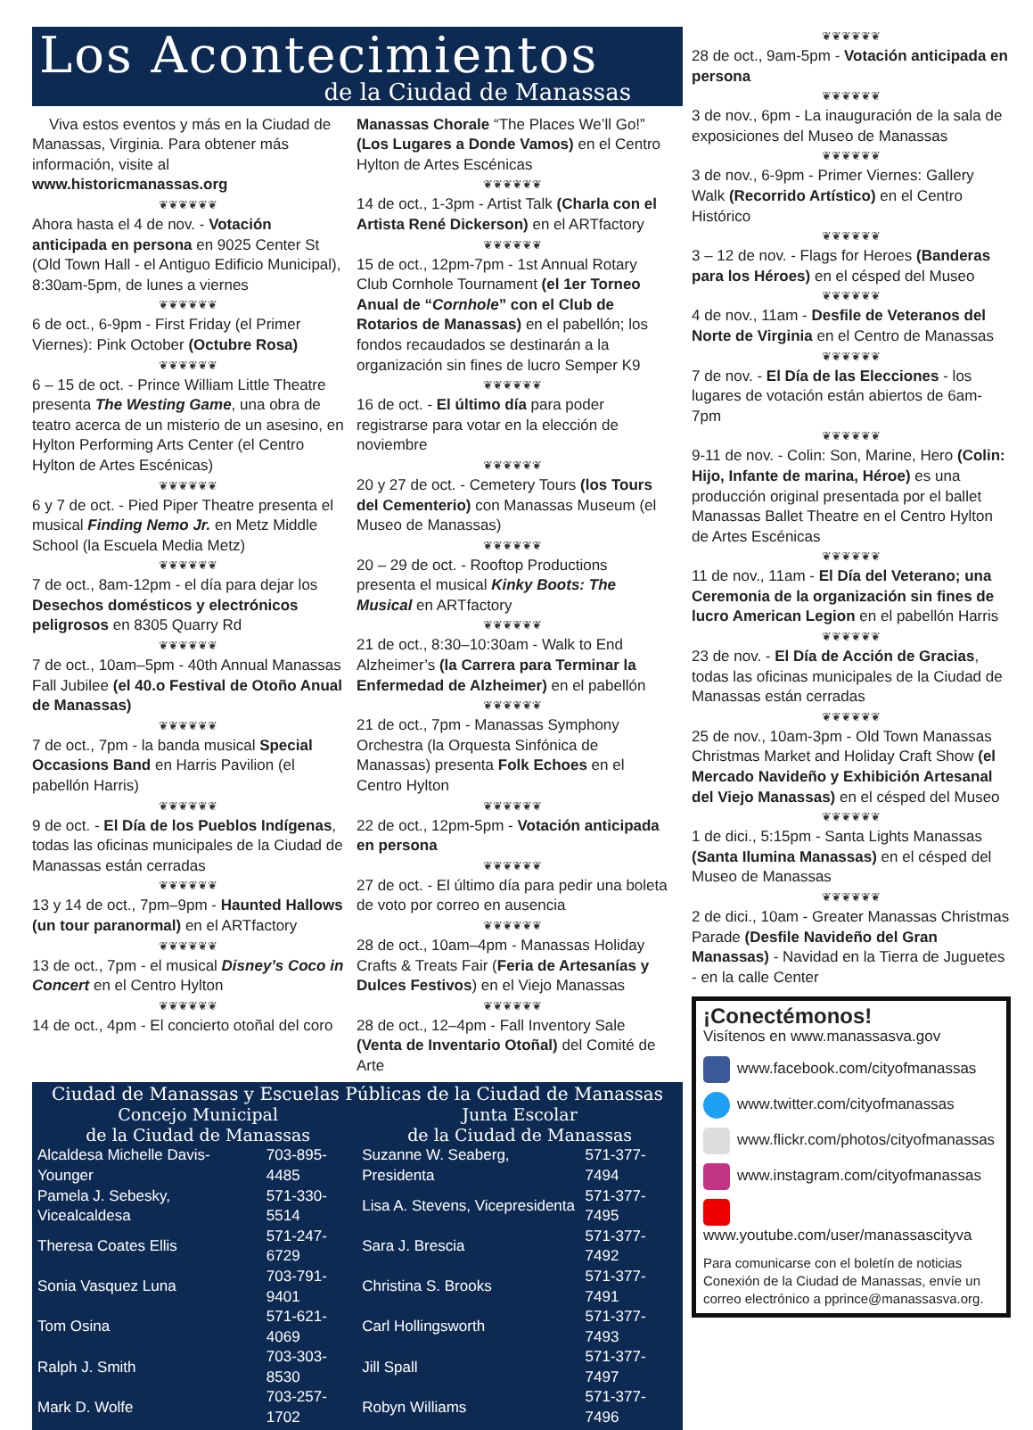Los Acontecimientos
de la Ciudad de Manassas
Viva estos eventos y más en la Ciudad de Manassas, Virginia. Para obtener más información, visite al www.historicmanassas.org
❦❦❦❦❦❦
Ahora hasta el 4 de nov. - Votación anticipada en persona en 9025 Center St (Old Town Hall - el Antiguo Edificio Municipal), 8:30am-5pm, de lunes a viernes
❦❦❦❦❦❦
6 de oct., 6-9pm - First Friday (el Primer Viernes): Pink October (Octubre Rosa)
❦❦❦❦❦❦
6 – 15 de oct. - Prince William Little Theatre presenta The Westing Game, una obra de teatro acerca de un misterio de un asesino, en Hylton Performing Arts Center (el Centro Hylton de Artes Escénicas)
❦❦❦❦❦❦
6 y 7 de oct. - Pied Piper Theatre presenta el musical Finding Nemo Jr. en Metz Middle School (la Escuela Media Metz)
❦❦❦❦❦❦
7 de oct., 8am-12pm - el día para dejar los Desechos domésticos y electrónicos peligrosos en 8305 Quarry Rd
❦❦❦❦❦❦
7 de oct., 10am–5pm - 40th Annual Manassas Fall Jubilee (el 40.o Festival de Otoño Anual de Manassas)
❦❦❦❦❦❦
7 de oct., 7pm - la banda musical Special Occasions Band en Harris Pavilion (el pabellón Harris)
❦❦❦❦❦❦
9 de oct. - El Día de los Pueblos Indígenas, todas las oficinas municipales de la Ciudad de Manassas están cerradas
❦❦❦❦❦❦
13 y 14 de oct., 7pm–9pm - Haunted Hallows (un tour paranormal) en el ARTfactory
❦❦❦❦❦❦
13 de oct., 7pm - el musical Disney’s Coco in Concert en el Centro Hylton
❦❦❦❦❦❦
14 de oct., 4pm - El concierto otoñal del coro
Manassas Chorale “The Places We’ll Go!” (Los Lugares a Donde Vamos) en el Centro Hylton de Artes Escénicas
❦❦❦❦❦❦
14 de oct., 1-3pm - Artist Talk (Charla con el Artista René Dickerson) en el ARTfactory
❦❦❦❦❦❦
15 de oct., 12pm-7pm - 1st Annual Rotary Club Cornhole Tournament (el 1er Torneo Anual de “Cornhole” con el Club de Rotarios de Manassas) en el pabellón; los fondos recaudados se destinarán a la organización sin fines de lucro Semper K9
❦❦❦❦❦❦
16 de oct. - El último día para poder registrarse para votar en la elección de noviembre
❦❦❦❦❦❦
20 y 27 de oct. - Cemetery Tours (los Tours del Cementerio) con Manassas Museum (el Museo de Manassas)
❦❦❦❦❦❦
20 – 29 de oct. - Rooftop Productions presenta el musical Kinky Boots: The Musical en ARTfactory
❦❦❦❦❦❦
21 de oct., 8:30–10:30am - Walk to End Alzheimer’s (la Carrera para Terminar la Enfermedad de Alzheimer) en el pabellón
❦❦❦❦❦❦
21 de oct., 7pm - Manassas Symphony Orchestra (la Orquesta Sinfónica de Manassas) presenta Folk Echoes en el Centro Hylton
❦❦❦❦❦❦
22 de oct., 12pm-5pm - Votación anticipada en persona
❦❦❦❦❦❦
27 de oct. - El último día para pedir una boleta de voto por correo en ausencia
❦❦❦❦❦❦
28 de oct., 10am–4pm - Manassas Holiday Crafts & Treats Fair (Feria de Artesanías y Dulces Festivos) en el Viejo Manassas
❦❦❦❦❦❦
28 de oct., 12–4pm - Fall Inventory Sale (Venta de Inventario Otoñal) del Comité de Arte
Ciudad de Manassas y Escuelas Públicas de la Ciudad de Manassas
| Concejo Municipal de la Ciudad de Manassas | | Junta Escolar de la Ciudad de Manassas | |
| --- | --- | --- | --- |
| Alcaldesa Michelle Davis-Younger | 703-895-4485 | Suzanne W. Seaberg, Presidenta | 571-377-7494 |
| Pamela J. Sebesky, Vicealcaldesa | 571-330-5514 | Lisa A. Stevens, Vicepresidenta | 571-377-7495 |
| Theresa Coates Ellis | 571-247-6729 | Sara J. Brescia | 571-377-7492 |
| Sonia Vasquez Luna | 703-791-9401 | Christina S. Brooks | 571-377-7491 |
| Tom Osina | 571-621-4069 | Carl Hollingsworth | 571-377-7493 |
| Ralph J. Smith | 703-303-8530 | Jill Spall | 571-377-7497 |
| Mark D. Wolfe | 703-257-1702 | Robyn Williams | 571-377-7496 |
❦❦❦❦❦❦
28 de oct., 9am-5pm - Votación anticipada en persona
❦❦❦❦❦❦
3 de nov., 6pm - La inauguración de la sala de exposiciones del Museo de Manassas
❦❦❦❦❦❦
3 de nov., 6-9pm - Primer Viernes: Gallery Walk (Recorrido Artístico) en el Centro Histórico
❦❦❦❦❦❦
3 – 12 de nov. - Flags for Heroes (Banderas para los Héroes) en el césped del Museo
❦❦❦❦❦❦
4 de nov., 11am - Desfile de Veteranos del Norte de Virginia en el Centro de Manassas
❦❦❦❦❦❦
7 de nov. - El Día de las Elecciones - los lugares de votación están abiertos de 6am-7pm
❦❦❦❦❦❦
9-11 de nov. - Colin: Son, Marine, Hero (Colin: Hijo, Infante de marina, Héroe) es una producción original presentada por el ballet Manassas Ballet Theatre en el Centro Hylton de Artes Escénicas
❦❦❦❦❦❦
11 de nov., 11am - El Día del Veterano; una Ceremonia de la organización sin fines de lucro American Legion en el pabellón Harris
❦❦❦❦❦❦
23 de nov. - El Día de Acción de Gracias, todas las oficinas municipales de la Ciudad de Manassas están cerradas
❦❦❦❦❦❦
25 de nov., 10am-3pm - Old Town Manassas Christmas Market and Holiday Craft Show (el Mercado Navideño y Exhibición Artesanal del Viejo Manassas) en el césped del Museo
❦❦❦❦❦❦
1 de dici., 5:15pm - Santa Lights Manassas (Santa Ilumina Manassas) en el césped del Museo de Manassas
❦❦❦❦❦❦
2 de dici., 10am - Greater Manassas Christmas Parade (Desfile Navideño del Gran Manassas) - Navidad en la Tierra de Juguetes - en la calle Center
¡Conectémonos!
Visítenos en www.manassasva.gov
www.facebook.com/cityofmanassas
www.twitter.com/cityofmanassas
www.flickr.com/photos/cityofmanassas
www.instagram.com/cityofmanassas
www.youtube.com/user/manassascityva
Para comunicarse con el boletín de noticias Conexión de la Ciudad de Manassas, envíe un correo electrónico a pprince@manassasva.org.